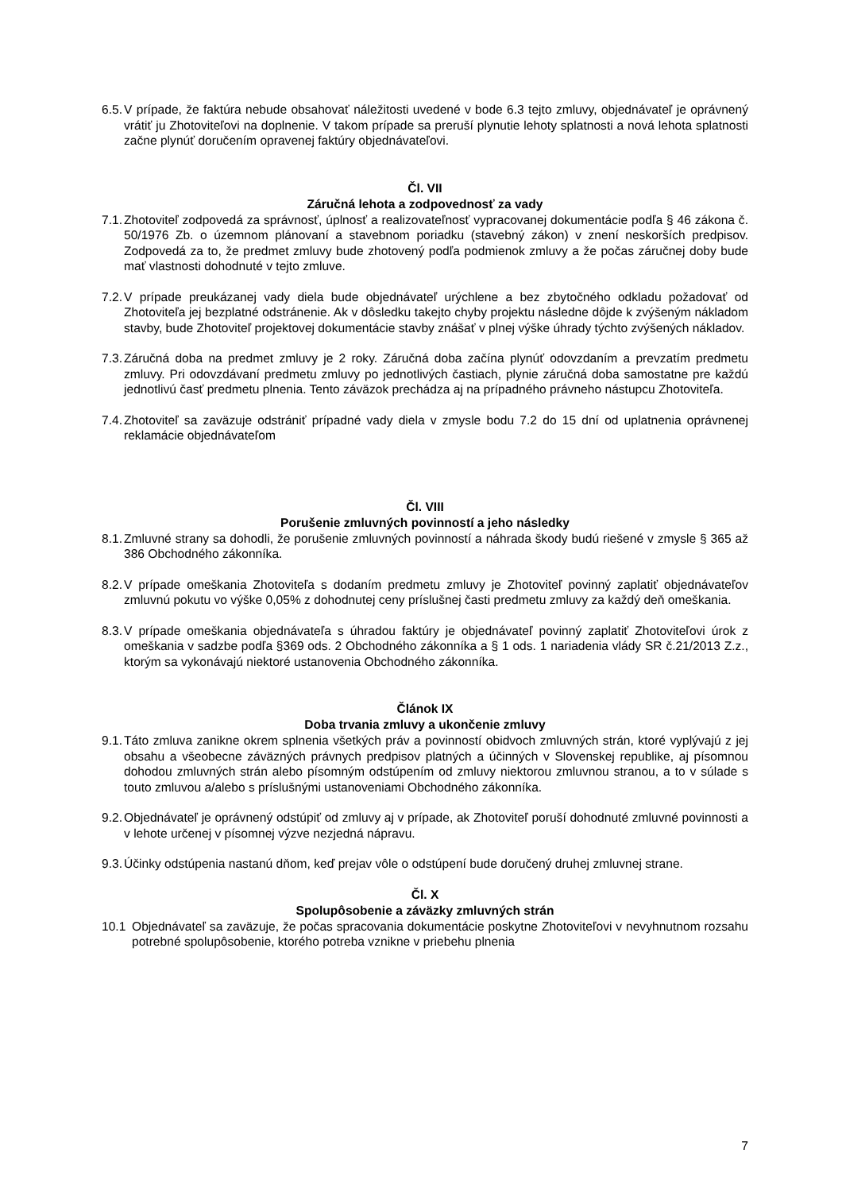6.5. V prípade, že faktúra nebude obsahovať náležitosti uvedené v bode 6.3 tejto zmluvy, objednávateľ je oprávnený vrátiť ju Zhotoviteľovi na doplnenie. V takom prípade sa preruší plynutie lehoty splatnosti a nová lehota splatnosti začne plynúť doručením opravenej faktúry objednávateľovi.
Čl. VII
Záručná lehota a zodpovednosť za vady
7.1. Zhotoviteľ zodpovedá za správnosť, úplnosť a realizovateľnosť vypracovanej dokumentácie podľa § 46 zákona č. 50/1976 Zb. o územnom plánovaní a stavebnom poriadku (stavebný zákon) v znení neskorších predpisov. Zodpovedá za to, že predmet zmluvy bude zhotovený podľa podmienok zmluvy a že počas záručnej doby bude mať vlastnosti dohodnuté v tejto zmluve.
7.2. V prípade preukázanej vady diela bude objednávateľ urýchlene a bez zbytočného odkladu požadovať od Zhotoviteľa jej bezplatné odstránenie. Ak v dôsledku takejto chyby projektu následne dôjde k zvýšeným nákladom stavby, bude Zhotoviteľ projektovej dokumentácie stavby znášať v plnej výške úhrady týchto zvýšených nákladov.
7.3. Záručná doba na predmet zmluvy je 2 roky. Záručná doba začína plynúť odovzdaním a prevzatím predmetu zmluvy. Pri odovzdávaní predmetu zmluvy po jednotlivých častiach, plynie záručná doba samostatne pre každú jednotlivú časť predmetu plnenia. Tento záväzok prechádza aj na prípadného právneho nástupcu Zhotoviteľa.
7.4. Zhotoviteľ sa zaväzuje odstrániť prípadné vady diela v zmysle bodu 7.2 do 15 dní od uplatnenia oprávnenej reklamácie objednávateľom
Čl. VIII
Porušenie zmluvných povinností a jeho následky
8.1. Zmluvné strany sa dohodli, že porušenie zmluvných povinností a náhrada škody budú riešené v zmysle § 365 až 386 Obchodného zákonníka.
8.2. V prípade omeškania Zhotoviteľa s dodaním predmetu zmluvy je Zhotoviteľ povinný zaplatiť objednávateľov zmluvnú pokutu vo výške 0,05% z dohodnutej ceny príslušnej časti predmetu zmluvy za každý deň omeškania.
8.3. V prípade omeškania objednávateľa s úhradou faktúry je objednávateľ povinný zaplatiť Zhotoviteľovi úrok z omeškania v sadzbe podľa §369 ods. 2 Obchodného zákonníka a § 1 ods. 1 nariadenia vlády SR č.21/2013 Z.z., ktorým sa vykonávajú niektoré ustanovenia Obchodného zákonníka.
Článok IX
Doba trvania zmluvy a ukončenie zmluvy
9.1. Táto zmluva zanikne okrem splnenia všetkých práv a povinností obidvoch zmluvných strán, ktoré vyplývajú z jej obsahu a všeobecne záväzných právnych predpisov platných a účinných v Slovenskej republike, aj písomnou dohodou zmluvných strán alebo písomným odstúpením od zmluvy niektorou zmluvnou stranou, a to v súlade s touto zmluvou a/alebo s príslušnými ustanoveniami Obchodného zákonníka.
9.2. Objednávateľ je oprávnený odstúpiť od zmluvy aj v prípade, ak Zhotoviteľ poruší dohodnuté zmluvné povinnosti a v lehote určenej v písomnej výzve nezjedná nápravu.
9.3. Účinky odstúpenia nastanú dňom, keď prejav vôle o odstúpení bude doručený druhej zmluvnej strane.
Čl. X
Spolupôsobenie a záväzky zmluvných strán
10.1 Objednávateľ sa zaväzuje, že počas spracovania dokumentácie poskytne Zhotoviteľovi v nevyhnutnom rozsahu potrebné spolupôsobenie, ktorého potreba vznikne v priebehu plnenia
7